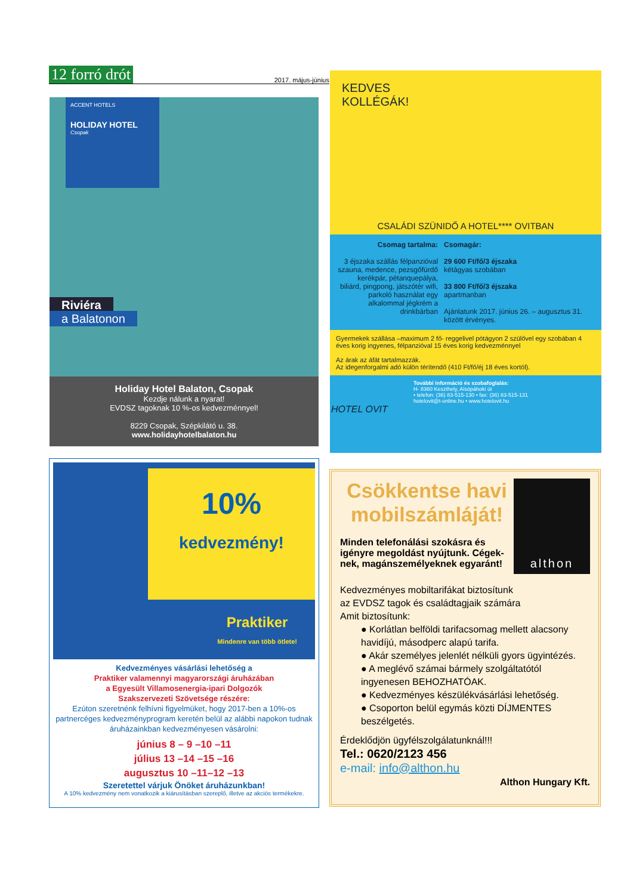12 forró drót 2017. május-június
ACCENT HOTELS
HOLIDAY HOTEL
Csopak
Riviéra
a Balatonon
Holiday Hotel Balaton, Csopak
Kezdje nálunk a nyarat!
EVDSZ tagoknak 10 %-os kedvezménnyel!
8229 Csopak, Szépkilátó u. 38.
www.holidayhotelbalaton.hu
KEDVES
KOLLÉGÁK!
CSALÁDI SZÜNIDŐ A HOTEL**** OVITBAN
Csomag tartalma:
3 éjszaka szállás félpanzióval szauna, medence, pezsgőfürdő kerékpár, pétanquepálya, biliárd, pingpong, játszótér wifi, parkoló használat egy alkalommal jégkrém a drinkbárban
Csomagár:
29 600 Ft/fő/3 éjszaka
kétágyas szobában
33 800 Ft/fő/3 éjszaka
apartmanban
Ajánlatunk 2017. június 26. – augusztus 31. között érvényes.
Gyermekek szállása –maximum 2 fő- reggelivel pótágyon 2 szülővel egy szobában 4 éves korig ingyenes, félpanzióval 15 éves korig kedvezménnyel
Az árak az áfát tartalmazzák.
Az idegenforgalmi adó külön térítendő (410 Ft/fő/éj 18 éves kortól).
További információ és szobafoglalás:
H- 8360 Keszthely, Alsópáhoki út
• telefon: (36) 83-515-130 • fax: (36) 83-515-131
hotelovit@t-online.hu • www.hotelovit.hu
HOTEL OVIT
10%
kedvezmény!
Praktiker
Mindenre van több ötlete!
Kedvezményes vásárlási lehetőség a
Praktiker valamennyi magyarországi áruházában
a Egyesült Villamosenergia-ipari Dolgozók
Szakszervezeti Szövetsége részére:
Ezúton szeretnénk felhívni figyelmüket, hogy 2017-ben a 10%-os partnercéges kedvezményprogram keretén belül az alábbi napokon tudnak áruházainkban kedvezményesen vásárolni:
június 8 – 9 –10 –11
július 13 –14 –15 –16
augusztus 10 –11–12 –13
Szeretettel várjuk Önöket áruházunkban!
A 10% kedvezmény nem vonatkozik a kiárusításban szereplő, illetve az akciós termékekre.
Csökkentse havi mobilszámláját!
Minden telefonálási szokásra és igényre megoldást nyújtunk. Cégek­nek, magánszemélyeknek egyaránt!
althon
Kedvezményes mobiltarifákat biztosítunk
az EVDSZ tagok és családtagjaik számára
Amit biztosítunk:
● Korlátlan belföldi tarifacsomag mellett alacsony havidíjú, másodperc alapú tarifa.
● Akár személyes jelenlét nélküli gyors ügyintézés.
● A meglévő számai bármely szolgáltatótól ingyenesen BEHOZHATÓAK.
● Kedvezményes készülékvásárlási lehetőség.
● Csoporton belül egymás közti DÍJMENTES beszélgetés.
Érdeklődjön ügyfélszolgálatunknál!!!
Tel.: 0620/2123 456
e-mail: info@althon.hu
Althon Hungary Kft.